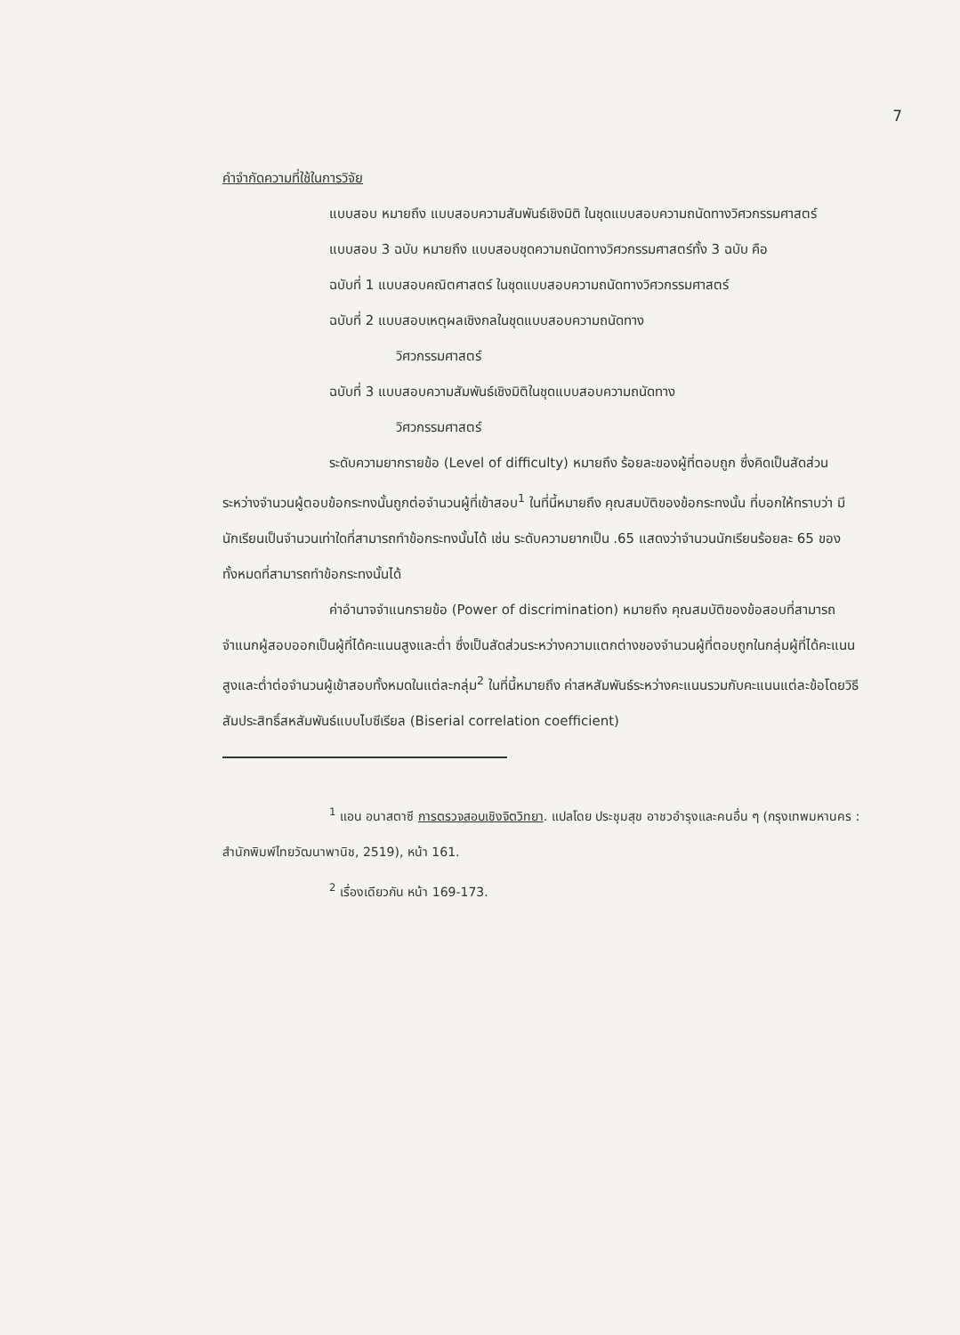7
คำจำกัดความที่ใช้ในการวิจัย
แบบสอบ หมายถึง แบบสอบความสัมพันธ์เชิงมิติ ในชุดแบบสอบความถนัดทางวิศวกรรมศาสตร์
แบบสอบ 3 ฉบับ หมายถึง แบบสอบชุดความถนัดทางวิศวกรรมศาสตร์ทั้ง 3 ฉบับ คือ
ฉบับที่ 1 แบบสอบคณิตศาสตร์ ในชุดแบบสอบความถนัดทางวิศวกรรมศาสตร์
ฉบับที่ 2 แบบสอบเหตุผลเชิงกลในชุดแบบสอบความถนัดทาง
วิศวกรรมศาสตร์
ฉบับที่ 3 แบบสอบความสัมพันธ์เชิงมิติในชุดแบบสอบความถนัดทาง
วิศวกรรมศาสตร์
ระดับความยากรายข้อ (Level of difficulty) หมายถึง ร้อยละของผู้ที่ตอบถูก ซึ่งคิดเป็นสัดส่วนระหว่างจำนวนผู้ตอบข้อกระทงนั้นถูกต่อจำนวนผู้ที่เข้าสอบ<sup>1</sup> ในที่นี้หมายถึง คุณสมบัติของข้อกระทงนั้น ที่บอกให้ทราบว่า มีนักเรียนเป็นจำนวนเท่าใดที่สามารถทำข้อกระทงนั้นได้ เช่น ระดับความยากเป็น .65 แสดงว่าจำนวนนักเรียนร้อยละ 65 ของทั้งหมดที่สามารถทำข้อกระทงนั้นได้
ค่าอำนาจจำแนกรายข้อ (Power of discrimination) หมายถึง คุณสมบัติของข้อสอบที่สามารถจำแนกผู้สอบออกเป็นผู้ที่ได้คะแนนสูงและต่ำ ซึ่งเป็นสัดส่วนระหว่างความแตกต่างของจำนวนผู้ที่ตอบถูกในกลุ่มผู้ที่ได้คะแนนสูงและต่ำต่อจำนวนผู้เข้าสอบทั้งหมดในแต่ละกลุ่ม<sup>2</sup> ในที่นี้หมายถึง ค่าสหสัมพันธ์ระหว่างคะแนนรวมกับคะแนนแต่ละข้อโดยวิธีสัมประสิทธิ์สหสัมพันธ์แบบไบซีเรียล (Biserial correlation coefficient)
<sup>1</sup> แอน อนาสตาซี การตรวจสอบเชิงจิตวิทยา. แปลโดย ประชุมสุข อาชวอำรุงและคนอื่น ๆ (กรุงเทพมหานคร : สำนักพิมพ์ไทยวัฒนาพานิช, 2519), หน้า 161.
<sup>2</sup> เรื่องเดียวกัน หน้า 169-173.